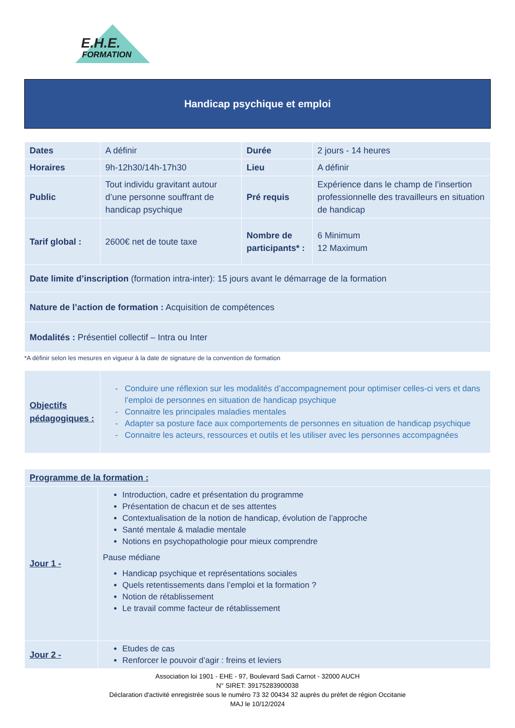E.H.E.
FORMATION
Handicap psychique et emploi
| Dates | A définir | Durée | 2 jours - 14 heures |
| Horaires | 9h-12h30/14h-17h30 | Lieu | A définir |
| Public | Tout individu gravitant autour d’une personne souffrant de handicap psychique | Pré requis | Expérience dans le champ de l’insertion professionnelle des travailleurs en situation de handicap |
| Tarif global : | 2600€ net de toute taxe | Nombre de participants* : | 6 Minimum 12 Maximum |
| Date limite d’inscription (formation intra-inter): 15 jours avant le démarrage de la formation | | | |
| Nature de l’action de formation : Acquisition de compétences | | | |
| Modalités : Présentiel collectif – Intra ou Inter | | | |
*A définir selon les mesures en vigueur à la date de signature de la convention de formation
| Objectifs pédagogiques : | Conduire une réflexion sur les modalités d’accompagnement pour optimiser celles-ci vers et dans l’emploi de personnes en situation de handicap psychique Connaitre les principales maladies mentales Adapter sa posture face aux comportements de personnes en situation de handicap psychique Connaitre les acteurs, ressources et outils et les utiliser avec les personnes accompagnées |
| Programme de la formation : | |
| Jour 1 - | Introduction, cadre et présentation du programme Présentation de chacun et de ses attentes Contextualisation de la notion de handicap, évolution de l’approche Santé mentale & maladie mentale Notions en psychopathologie pour mieux comprendre Pause médiane Handicap psychique et représentations sociales Quels retentissements dans l’emploi et la formation ? Notion de rétablissement Le travail comme facteur de rétablissement |
| Jour 2 - | Etudes de cas Renforcer le pouvoir d’agir : freins et leviers |
Association loi 1901 - EHE - 97, Boulevard Sadi Carnot - 32000 AUCH
N° SIRET: 39175283900038
Déclaration d'activité enregistrée sous le numéro 73 32 00434 32 auprès du préfet de région Occitanie
MAJ le 10/12/2024